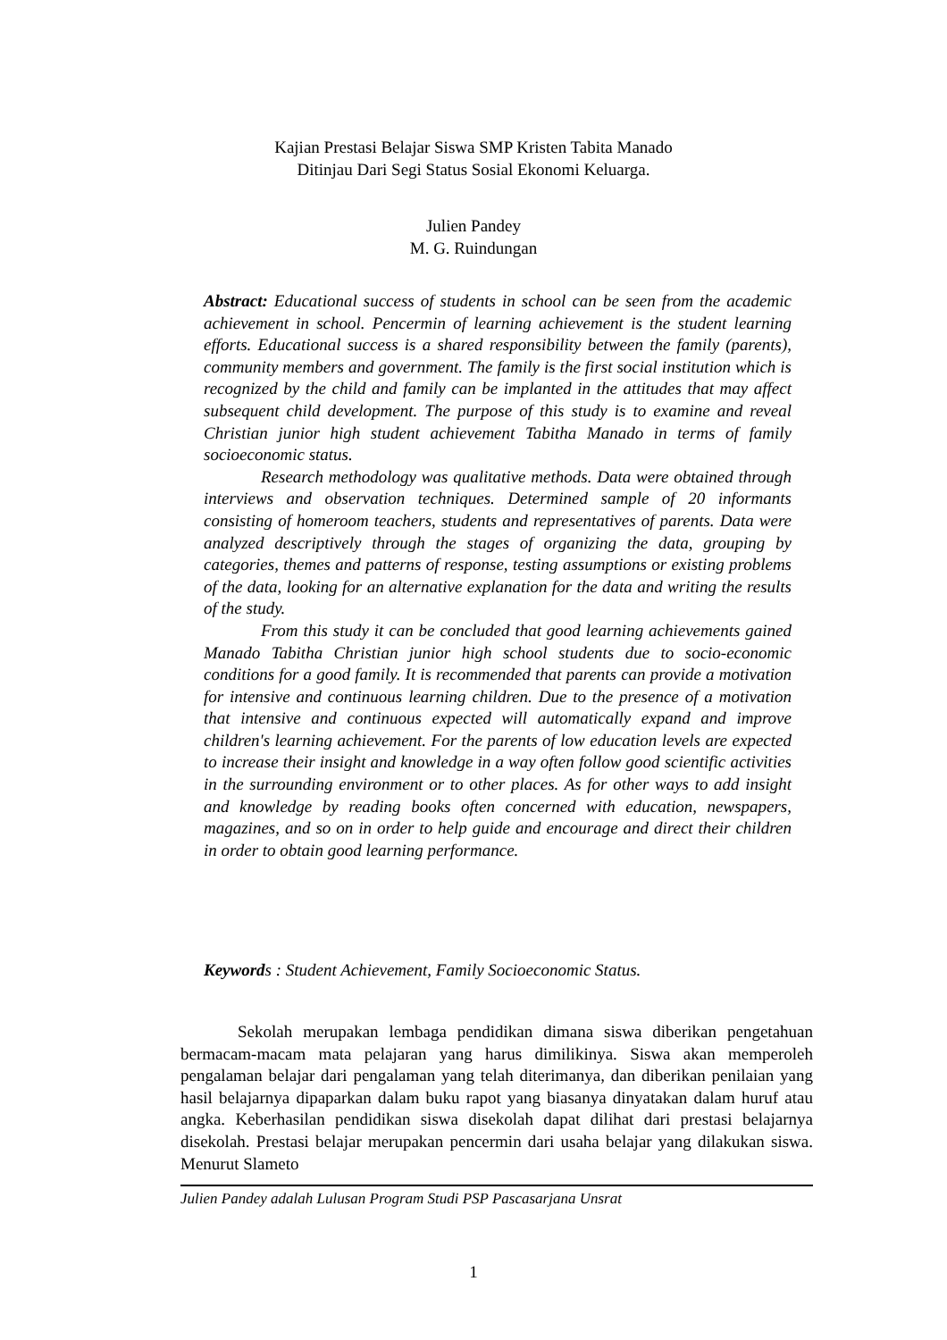Kajian Prestasi Belajar Siswa SMP Kristen Tabita Manado
Ditinjau Dari Segi Status Sosial Ekonomi Keluarga.
Julien Pandey
M. G. Ruindungan
Abstract: Educational success of students in school can be seen from the academic achievement in school. Pencermin of learning achievement is the student learning efforts. Educational success is a shared responsibility between the family (parents), community members and government. The family is the first social institution which is recognized by the child and family can be implanted in the attitudes that may affect subsequent child development. The purpose of this study is to examine and reveal Christian junior high student achievement Tabitha Manado in terms of family socioeconomic status.
Research methodology was qualitative methods. Data were obtained through interviews and observation techniques. Determined sample of 20 informants consisting of homeroom teachers, students and representatives of parents. Data were analyzed descriptively through the stages of organizing the data, grouping by categories, themes and patterns of response, testing assumptions or existing problems of the data, looking for an alternative explanation for the data and writing the results of the study.
From this study it can be concluded that good learning achievements gained Manado Tabitha Christian junior high school students due to socio-economic conditions for a good family. It is recommended that parents can provide a motivation for intensive and continuous learning children. Due to the presence of a motivation that intensive and continuous expected will automatically expand and improve children's learning achievement. For the parents of low education levels are expected to increase their insight and knowledge in a way often follow good scientific activities in the surrounding environment or to other places. As for other ways to add insight and knowledge by reading books often concerned with education, newspapers, magazines, and so on in order to help guide and encourage and direct their children in order to obtain good learning performance.
Keywords : Student Achievement, Family Socioeconomic Status.
Sekolah merupakan lembaga pendidikan dimana siswa diberikan pengetahuan bermacam-macam mata pelajaran yang harus dimilikinya. Siswa akan memperoleh pengalaman belajar dari pengalaman yang telah diterimanya, dan diberikan penilaian yang hasil belajarnya dipaparkan dalam buku rapot yang biasanya dinyatakan dalam huruf atau angka. Keberhasilan pendidikan siswa disekolah dapat dilihat dari prestasi belajarnya disekolah. Prestasi belajar merupakan pencermin dari usaha belajar yang dilakukan siswa. Menurut Slameto
Julien Pandey adalah Lulusan Program Studi PSP Pascasarjana Unsrat
1